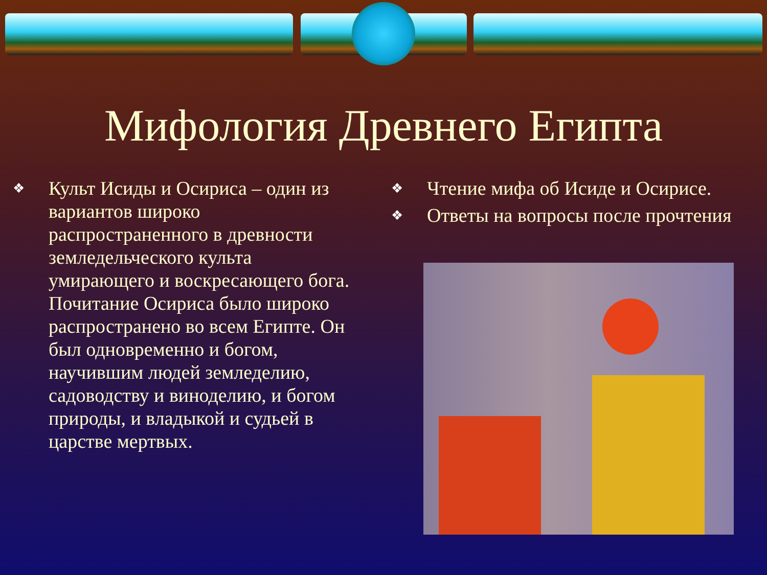Мифология Древнего Египта
❖
Культ Исиды и Осириса – один из вариантов широко распространенного в древности земледельческого культа умирающего и воскресающего бога.
Почитание Осириса было широко распространено во всем Египте. Он был одновременно и богом, научившим людей земледелию, садоводству и виноделию, и богом природы, и владыкой и судьей в царстве мертвых.
❖
Чтение мифа об Исиде и Осирисе.
❖
Ответы на вопросы после прочтения